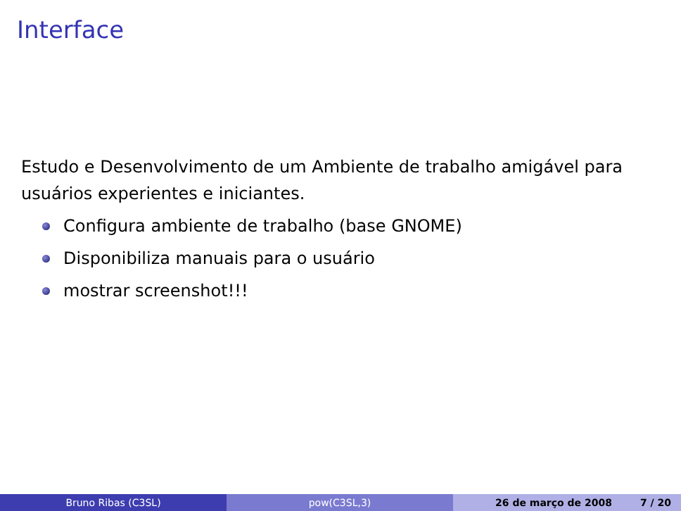Interface
Estudo e Desenvolvimento de um Ambiente de trabalho amigável para usuários experientes e iniciantes.
Configura ambiente de trabalho (base GNOME)
Disponibiliza manuais para o usuário
mostrar screenshot!!!
Bruno Ribas (C3SL) pow(C3SL,3) 26 de março de 2008 7 / 20